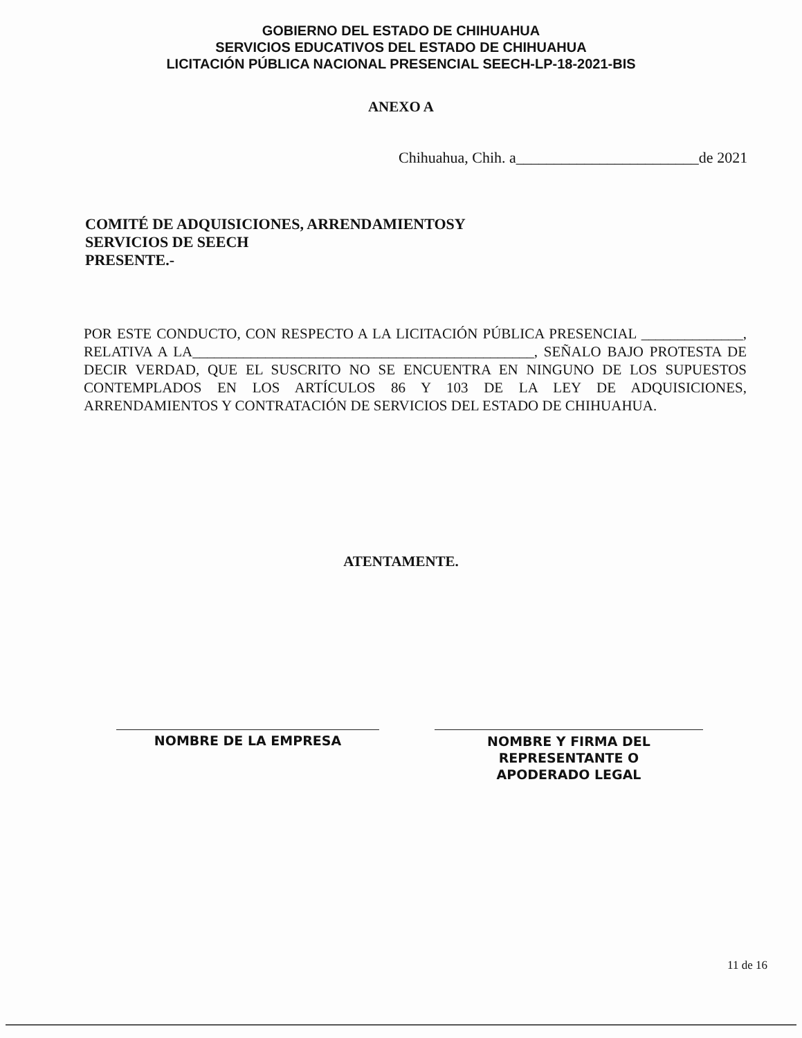GOBIERNO DEL ESTADO DE CHIHUAHUA
SERVICIOS EDUCATIVOS DEL ESTADO DE CHIHUAHUA
LICITACIÓN PÚBLICA NACIONAL PRESENCIAL SEECH-LP-18-2021-BIS
ANEXO A
Chihuahua, Chih. a________________________de 2021
COMITÉ DE ADQUISICIONES, ARRENDAMIENTOSY
SERVICIOS DE SEECH
PRESENTE.-
POR ESTE CONDUCTO, CON RESPECTO A LA LICITACIÓN PÚBLICA PRESENCIAL ______________, RELATIVA A LA_______________________________________________, SEÑALO BAJO PROTESTA DE DECIR VERDAD, QUE EL SUSCRITO NO SE ENCUENTRA EN NINGUNO DE LOS SUPUESTOS CONTEMPLADOS EN LOS ARTÍCULOS 86 Y 103 DE LA LEY DE ADQUISICIONES, ARRENDAMIENTOS Y CONTRATACIÓN DE SERVICIOS DEL ESTADO DE CHIHUAHUA.
ATENTAMENTE.
NOMBRE DE LA EMPRESA
NOMBRE Y FIRMA DEL
REPRESENTANTE O
APODERADO LEGAL
11 de 16